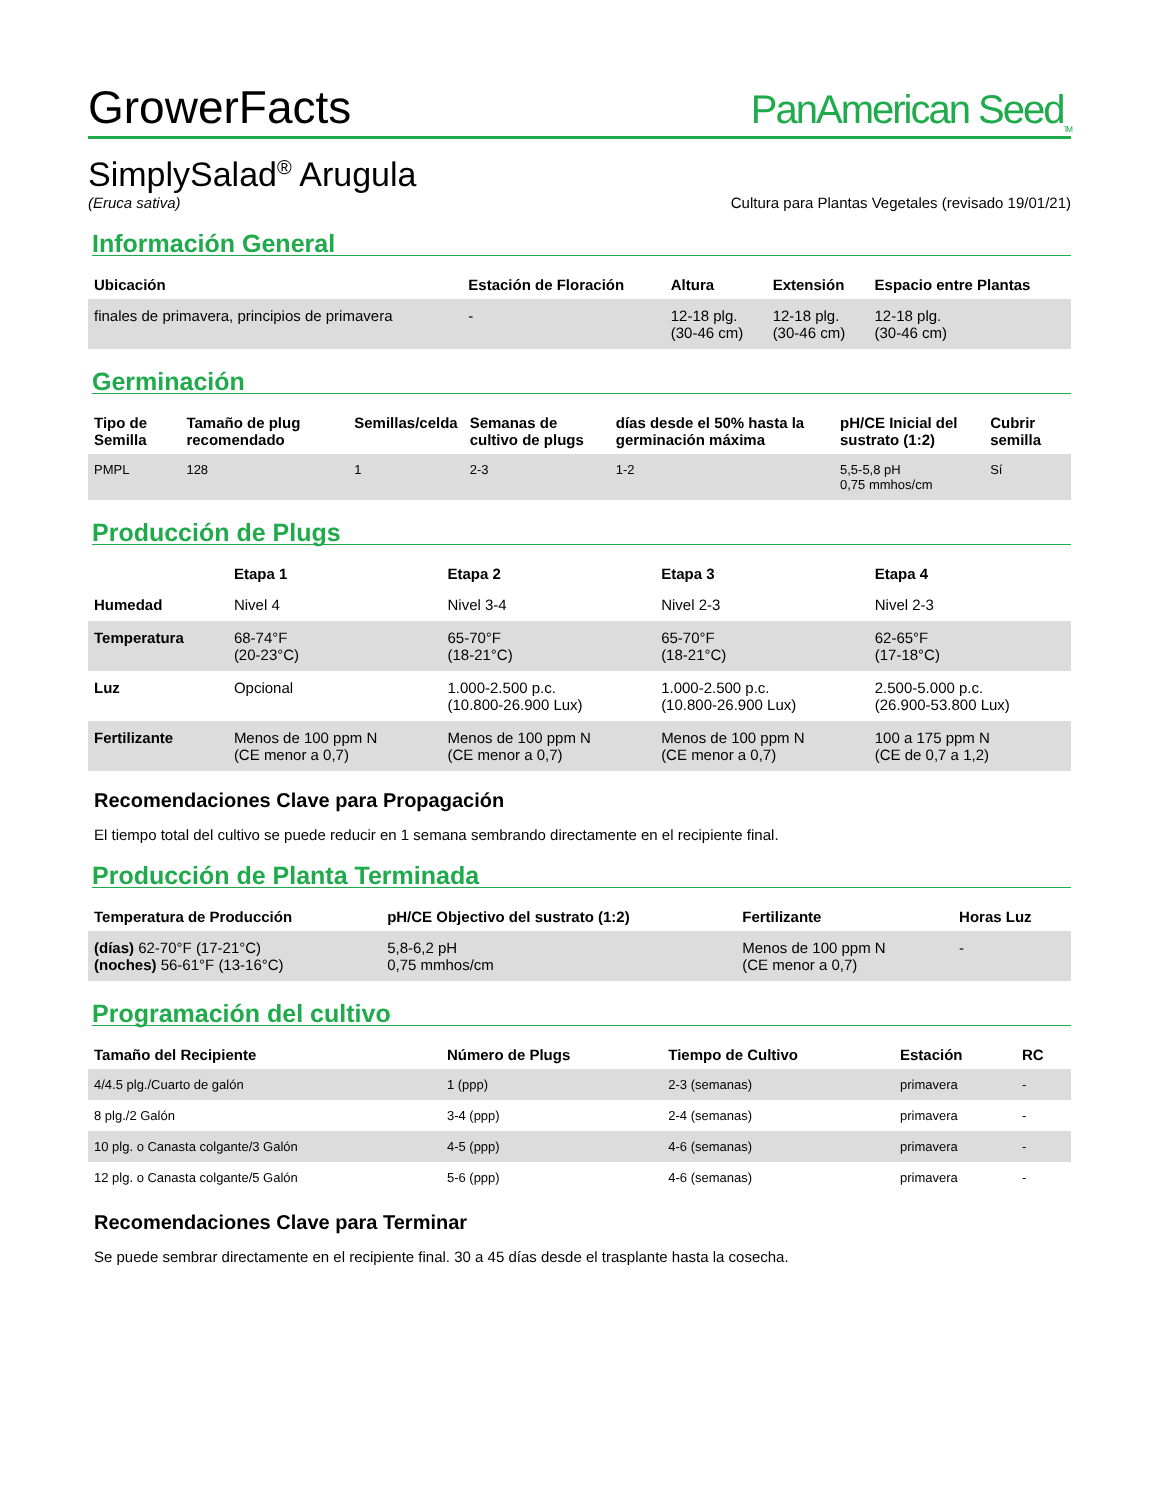GrowerFacts
PanAmerican Seed<sub>TM</sub>
SimplySalad<sup>®</sup> Arugula
(Eruca sativa)
Cultura para Plantas Vegetales (revisado 19/01/21)
Información General
| Ubicación | Estación de Floración | Altura | Extensión | Espacio entre Plantas |
| --- | --- | --- | --- | --- |
| finales de primavera, principios de primavera | - | 12-18 plg. (30-46 cm) | 12-18 plg. (30-46 cm) | 12-18 plg. (30-46 cm) |
Germinación
| Tipo de Semilla | Tamaño de plug recomendado | Semillas/celda | Semanas de cultivo de plugs | días desde el 50% hasta la germinación máxima | pH/CE Inicial del sustrato (1:2) | Cubrir semilla |
| --- | --- | --- | --- | --- | --- | --- |
| PMPL | 128 | 1 | 2-3 | 1-2 | 5,5-5,8 pH 0,75 mmhos/cm | Sí |
Producción de Plugs
| | Etapa 1 | Etapa 2 | Etapa 3 | Etapa 4 |
| --- | --- | --- | --- | --- |
| Humedad | Nivel 4 | Nivel 3-4 | Nivel 2-3 | Nivel 2-3 |
| Temperatura | 68-74°F (20-23°C) | 65-70°F (18-21°C) | 65-70°F (18-21°C) | 62-65°F (17-18°C) |
| Luz | Opcional | 1.000-2.500 p.c. (10.800-26.900 Lux) | 1.000-2.500 p.c. (10.800-26.900 Lux) | 2.500-5.000 p.c. (26.900-53.800 Lux) |
| Fertilizante | Menos de 100 ppm N (CE menor a 0,7) | Menos de 100 ppm N (CE menor a 0,7) | Menos de 100 ppm N (CE menor a 0,7) | 100 a 175 ppm N (CE de 0,7 a 1,2) |
Recomendaciones Clave para Propagación
El tiempo total del cultivo se puede reducir en 1 semana sembrando directamente en el recipiente final.
Producción de Planta Terminada
| Temperatura de Producción | pH/CE Objectivo del sustrato (1:2) | Fertilizante | Horas Luz |
| --- | --- | --- | --- |
| (días) 62-70°F (17-21°C) (noches) 56-61°F (13-16°C) | 5,8-6,2 pH 0,75 mmhos/cm | Menos de 100 ppm N (CE menor a 0,7) | - |
Programación del cultivo
| Tamaño del Recipiente | Número de Plugs | Tiempo de Cultivo | Estación | RC |
| --- | --- | --- | --- | --- |
| 4/4.5 plg./Cuarto de galón | 1 (ppp) | 2-3 (semanas) | primavera | - |
| 8 plg./2 Galón | 3-4 (ppp) | 2-4 (semanas) | primavera | - |
| 10 plg. o Canasta colgante/3 Galón | 4-5 (ppp) | 4-6 (semanas) | primavera | - |
| 12 plg. o Canasta colgante/5 Galón | 5-6 (ppp) | 4-6 (semanas) | primavera | - |
Recomendaciones Clave para Terminar
Se puede sembrar directamente en el recipiente final. 30 a 45 días desde el trasplante hasta la cosecha.